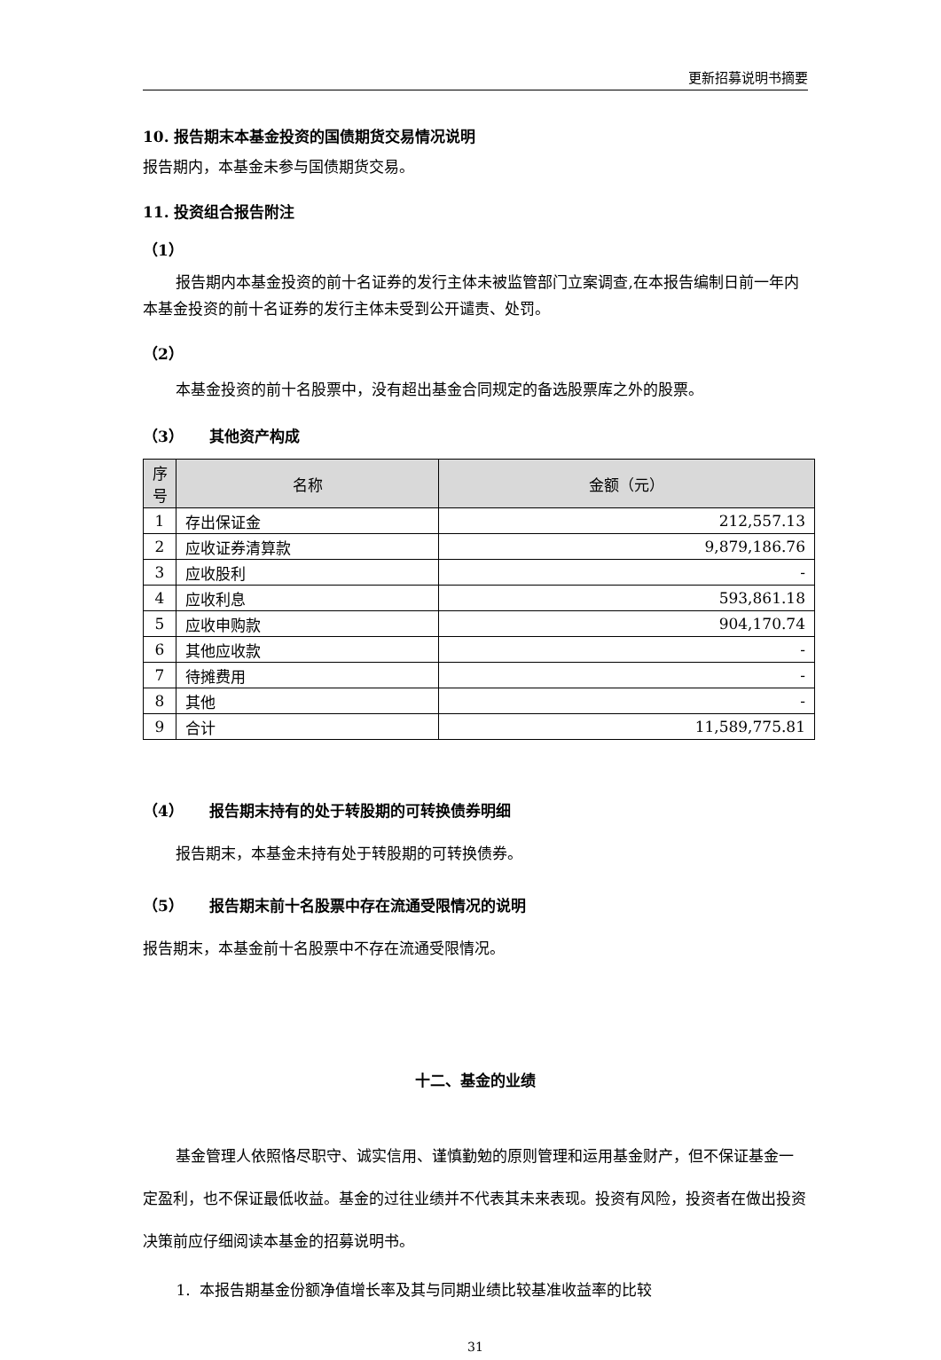更新招募说明书摘要
10. 报告期末本基金投资的国债期货交易情况说明
报告期内，本基金未参与国债期货交易。
11. 投资组合报告附注
（1）
报告期内本基金投资的前十名证券的发行主体未被监管部门立案调查,在本报告编制日前一年内本基金投资的前十名证券的发行主体未受到公开谴责、处罚。
（2）
本基金投资的前十名股票中，没有超出基金合同规定的备选股票库之外的股票。
（3） 其他资产构成
| 序 号 | 名称 | 金额（元） |
| --- | --- | --- |
| 1 | 存出保证金 | 212,557.13 |
| 2 | 应收证券清算款 | 9,879,186.76 |
| 3 | 应收股利 | - |
| 4 | 应收利息 | 593,861.18 |
| 5 | 应收申购款 | 904,170.74 |
| 6 | 其他应收款 | - |
| 7 | 待摊费用 | - |
| 8 | 其他 | - |
| 9 | 合计 | 11,589,775.81 |
（4） 报告期末持有的处于转股期的可转换债券明细
报告期末，本基金未持有处于转股期的可转换债券。
（5） 报告期末前十名股票中存在流通受限情况的说明
报告期末，本基金前十名股票中不存在流通受限情况。
十二、基金的业绩
基金管理人依照恪尽职守、诚实信用、谨慎勤勉的原则管理和运用基金财产，但不保证基金一定盈利，也不保证最低收益。基金的过往业绩并不代表其未来表现。投资有风险，投资者在做出投资决策前应仔细阅读本基金的招募说明书。
1. 本报告期基金份额净值增长率及其与同期业绩比较基准收益率的比较
31